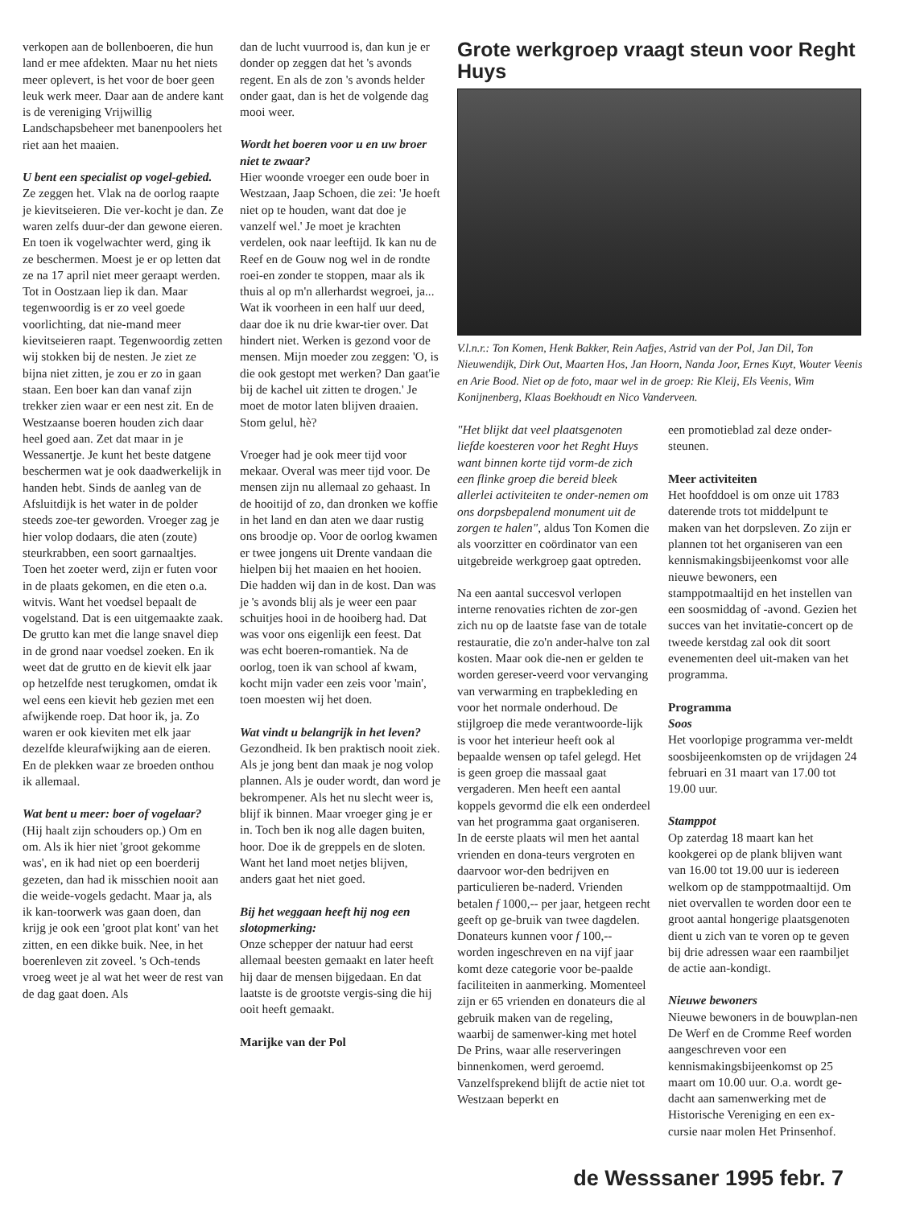verkopen aan de bollenboeren, die hun land er mee afdekten. Maar nu het niets meer oplevert, is het voor de boer geen leuk werk meer. Daar aan de andere kant is de vereniging Vrijwillig Landschapsbeheer met banenpoolers het riet aan het maaien.
U bent een specialist op vogel-gebied.
Ze zeggen het. Vlak na de oorlog raapte je kievitseieren. Die ver-kocht je dan. Ze waren zelfs duur-der dan gewone eieren. En toen ik vogelwachter werd, ging ik ze beschermen. Moest je er op letten dat ze na 17 april niet meer geraapt werden. Tot in Oostzaan liep ik dan. Maar tegenwoordig is er zo veel goede voorlichting, dat nie-mand meer kievitseieren raapt. Tegenwoordig zetten wij stokken bij de nesten. Je ziet ze bijna niet zitten, je zou er zo in gaan staan. Een boer kan dan vanaf zijn trekker zien waar er een nest zit. En de Westzaanse boeren houden zich daar heel goed aan. Zet dat maar in je Wessanertje. Je kunt het beste datgene beschermen wat je ook daadwerkelijk in handen hebt. Sinds de aanleg van de Afsluitdijk is het water in de polder steeds zoe-ter geworden. Vroeger zag je hier volop dodaars, die aten (zoute) steurkrabben, een soort garnaaltjes. Toen het zoeter werd, zijn er futen voor in de plaats gekomen, en die eten o.a. witvis. Want het voedsel bepaalt de vogelstand. Dat is een uitgemaakte zaak. De grutto kan met die lange snavel diep in de grond naar voedsel zoeken. En ik weet dat de grutto en de kievit elk jaar op hetzelfde nest terugkomen, omdat ik wel eens een kievit heb gezien met een afwijkende roep. Dat hoor ik, ja. Zo waren er ook kieviten met elk jaar dezelfde kleurafwijking aan de eieren. En de plekken waar ze broeden onthou ik allemaal.
Wat bent u meer: boer of vogelaar?
(Hij haalt zijn schouders op.) Om en om. Als ik hier niet 'groot gekomme was', en ik had niet op een boerderij gezeten, dan had ik misschien nooit aan die weide-vogels gedacht. Maar ja, als ik kan-toorwerk was gaan doen, dan krijg je ook een 'groot plat kont' van het zitten, en een dikke buik. Nee, in het boerenleven zit zoveel. 's Och-tends vroeg weet je al wat het weer de rest van de dag gaat doen. Als
dan de lucht vuurrood is, dan kun je er donder op zeggen dat het 's avonds regent. En als de zon 's avonds helder onder gaat, dan is het de volgende dag mooi weer.
Wordt het boeren voor u en uw broer niet te zwaar?
Hier woonde vroeger een oude boer in Westzaan, Jaap Schoen, die zei: 'Je hoeft niet op te houden, want dat doe je vanzelf wel.' Je moet je krachten verdelen, ook naar leeftijd. Ik kan nu de Reef en de Gouw nog wel in de rondte roei-en zonder te stoppen, maar als ik thuis al op m'n allerhardst wegroei, ja... Wat ik voorheen in een half uur deed, daar doe ik nu drie kwar-tier over. Dat hindert niet. Werken is gezond voor de mensen. Mijn moeder zou zeggen: 'O, is die ook gestopt met werken? Dan gaat'ie bij de kachel uit zitten te drogen.' Je moet de motor laten blijven draaien. Stom gelul, hè?
Vroeger had je ook meer tijd voor mekaar. Overal was meer tijd voor. De mensen zijn nu allemaal zo gehaast. In de hooitijd of zo, dan dronken we koffie in het land en dan aten we daar rustig ons broodje op. Voor de oorlog kwamen er twee jongens uit Drente vandaan die hielpen bij het maaien en het hooien. Die hadden wij dan in de kost. Dan was je 's avonds blij als je weer een paar schuitjes hooi in de hooiberg had. Dat was voor ons eigenlijk een feest. Dat was echt boeren-romantiek. Na de oorlog, toen ik van school af kwam, kocht mijn vader een zeis voor 'main', toen moesten wij het doen.
Wat vindt u belangrijk in het leven?
Gezondheid. Ik ben praktisch nooit ziek. Als je jong bent dan maak je nog volop plannen. Als je ouder wordt, dan word je bekrompener. Als het nu slecht weer is, blijf ik binnen. Maar vroeger ging je er in. Toch ben ik nog alle dagen buiten, hoor. Doe ik de greppels en de sloten. Want het land moet netjes blijven, anders gaat het niet goed.
Bij het weggaan heeft hij nog een slotopmerking:
Onze schepper der natuur had eerst allemaal beesten gemaakt en later heeft hij daar de mensen bijgedaan. En dat laatste is de grootste vergis-sing die hij ooit heeft gemaakt.
Marijke van der Pol
Grote werkgroep vraagt steun voor Reght Huys
V.l.n.r.: Ton Komen, Henk Bakker, Rein Aafjes, Astrid van der Pol, Jan Dil, Ton Nieuwendijk, Dirk Out, Maarten Hos, Jan Hoorn, Nanda Joor, Ernes Kuyt, Wouter Veenis en Arie Bood. Niet op de foto, maar wel in de groep: Rie Kleij, Els Veenis, Wim Konijnenberg, Klaas Boekhoudt en Nico Vanderveen.
"Het blijkt dat veel plaatsgenoten liefde koesteren voor het Reght Huys want binnen korte tijd vorm-de zich een flinke groep die bereid bleek allerlei activiteiten te onder-nemen om ons dorpsbepalend monument uit de zorgen te halen", aldus Ton Komen die als voorzitter en coördinator van een uitgebreide werkgroep gaat optreden.
Na een aantal succesvol verlopen interne renovaties richten de zor-gen zich nu op de laatste fase van de totale restauratie, die zo'n ander-halve ton zal kosten. Maar ook die-nen er gelden te worden gereser-veerd voor vervanging van verwarming en trapbekleding en voor het normale onderhoud. De stijlgroep die mede verantwoorde-lijk is voor het interieur heeft ook al bepaalde wensen op tafel gelegd. Het is geen groep die massaal gaat vergaderen. Men heeft een aantal koppels gevormd die elk een onderdeel van het programma gaat organiseren. In de eerste plaats wil men het aantal vrienden en dona-teurs vergroten en daarvoor wor-den bedrijven en particulieren be-naderd. Vrienden betalen f 1000,-- per jaar, hetgeen recht geeft op ge-bruik van twee dagdelen. Donateurs kunnen voor f 100,-- worden ingeschreven en na vijf jaar komt deze categorie voor be-paalde faciliteiten in aanmerking. Momenteel zijn er 65 vrienden en donateurs die al gebruik maken van de regeling, waarbij de samenwer-king met hotel De Prins, waar alle reserveringen binnenkomen, werd geroemd. Vanzelfsprekend blijft de actie niet tot Westzaan beperkt en
een promotieblad zal deze onder-steunen.
Meer activiteiten
Het hoofddoel is om onze uit 1783 daterende trots tot middelpunt te maken van het dorpsleven. Zo zijn er plannen tot het organiseren van een kennismakingsbijeenkomst voor alle nieuwe bewoners, een stamppotmaaltijd en het instellen van een soosmiddag of -avond. Gezien het succes van het invitatie-concert op de tweede kerstdag zal ook dit soort evenementen deel uit-maken van het programma.
Programma
Soos
Het voorlopige programma ver-meldt soosbijeenkomsten op de vrijdagen 24 februari en 31 maart van 17.00 tot 19.00 uur.
Stamppot
Op zaterdag 18 maart kan het kookgerei op de plank blijven want van 16.00 tot 19.00 uur is iedereen welkom op de stamppotmaaltijd. Om niet overvallen te worden door een te groot aantal hongerige plaatsgenoten dient u zich van te voren op te geven bij drie adressen waar een raambiljet de actie aan-kondigt.
Nieuwe bewoners
Nieuwe bewoners in de bouwplan-nen De Werf en de Cromme Reef worden aangeschreven voor een kennismakingsbijeenkomst op 25 maart om 10.00 uur. O.a. wordt ge-dacht aan samenwerking met de Historische Vereniging en een ex-cursie naar molen Het Prinsenhof.
de Wesssaner 1995 febr. 7